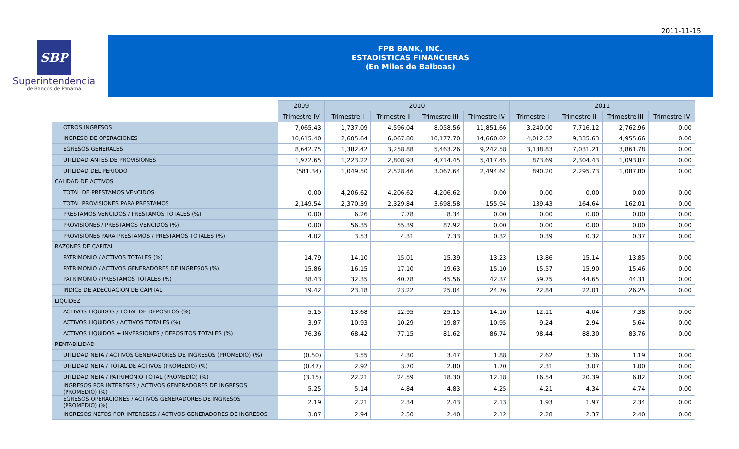2011-11-15
SBP
Superintendencia
de Bancos de Panamá
FPB BANK, INC.
ESTADISTICAS FINANCIERAS
(En Miles de Balboas)
| | 2009 | 2010 | | | | 2011 | | | |
| --- | --- | --- | --- | --- | --- | --- | --- | --- | --- |
| | Trimestre IV | Trimestre I | Trimestre II | Trimestre III | Trimestre IV | Trimestre I | Trimestre II | Trimestre III | Trimestre IV |
| OTROS INGRESOS | 7,065.43 | 1,737.09 | 4,596.04 | 8,058.56 | 11,851.66 | 3,240.00 | 7,716.12 | 2,762.96 | 0.00 |
| INGRESO DE OPERACIONES | 10,615.40 | 2,605.64 | 6,067.80 | 10,177.70 | 14,660.02 | 4,012.52 | 9,335.63 | 4,955.66 | 0.00 |
| EGRESOS GENERALES | 8,642.75 | 1,382.42 | 3,258.88 | 5,463.26 | 9,242.58 | 3,138.83 | 7,031.21 | 3,861.78 | 0.00 |
| UTILIDAD ANTES DE PROVISIONES | 1,972.65 | 1,223.22 | 2,808.93 | 4,714.45 | 5,417.45 | 873.69 | 2,304.43 | 1,093.87 | 0.00 |
| UTILIDAD DEL PERIODO | (581.34) | 1,049.50 | 2,528.46 | 3,067.64 | 2,494.64 | 890.20 | 2,295.73 | 1,087.80 | 0.00 |
| CALIDAD DE ACTIVOS | | | | | | | | | |
| TOTAL DE PRESTAMOS VENCIDOS | 0.00 | 4,206.62 | 4,206.62 | 4,206.62 | 0.00 | 0.00 | 0.00 | 0.00 | 0.00 |
| TOTAL PROVISIONES PARA PRESTAMOS | 2,149.54 | 2,370.39 | 2,329.84 | 3,698.58 | 155.94 | 139.43 | 164.64 | 162.01 | 0.00 |
| PRESTAMOS VENCIDOS / PRESTAMOS TOTALES (%) | 0.00 | 6.26 | 7.78 | 8.34 | 0.00 | 0.00 | 0.00 | 0.00 | 0.00 |
| PROVISIONES / PRESTAMOS VENCIDOS (%) | 0.00 | 56.35 | 55.39 | 87.92 | 0.00 | 0.00 | 0.00 | 0.00 | 0.00 |
| PROVISIONES PARA PRESTAMOS / PRESTAMOS TOTALES (%) | 4.02 | 3.53 | 4.31 | 7.33 | 0.32 | 0.39 | 0.32 | 0.37 | 0.00 |
| RAZONES DE CAPITAL | | | | | | | | | |
| PATRIMONIO / ACTIVOS TOTALES (%) | 14.79 | 14.10 | 15.01 | 15.39 | 13.23 | 13.86 | 15.14 | 13.85 | 0.00 |
| PATRIMONIO / ACTIVOS GENERADORES DE INGRESOS (%) | 15.86 | 16.15 | 17.10 | 19.63 | 15.10 | 15.57 | 15.90 | 15.46 | 0.00 |
| PATRIMONIO / PRESTAMOS TOTALES (%) | 38.43 | 32.35 | 40.78 | 45.56 | 42.37 | 59.75 | 44.65 | 44.31 | 0.00 |
| INDICE DE ADECUACION DE CAPITAL | 19.42 | 23.18 | 23.22 | 25.04 | 24.76 | 22.84 | 22.01 | 26.25 | 0.00 |
| LIQUIDEZ | | | | | | | | | |
| ACTIVOS LIQUIDOS / TOTAL DE DEPOSITOS (%) | 5.15 | 13.68 | 12.95 | 25.15 | 14.10 | 12.11 | 4.04 | 7.38 | 0.00 |
| ACTIVOS LIQUIDOS / ACTIVOS TOTALES (%) | 3.97 | 10.93 | 10.29 | 19.87 | 10.95 | 9.24 | 2.94 | 5.64 | 0.00 |
| ACTIVOS LIQUIDOS + INVERSIONES / DEPOSITOS TOTALES (%) | 76.36 | 68.42 | 77.15 | 81.62 | 86.74 | 98.44 | 88.30 | 83.76 | 0.00 |
| RENTABILIDAD | | | | | | | | | |
| UTILIDAD NETA / ACTIVOS GENERADORES DE INGRESOS (PROMEDIO) (%) | (0.50) | 3.55 | 4.30 | 3.47 | 1.88 | 2.62 | 3.36 | 1.19 | 0.00 |
| UTILIDAD NETA / TOTAL DE ACTIVOS (PROMEDIO) (%) | (0.47) | 2.92 | 3.70 | 2.80 | 1.70 | 2.31 | 3.07 | 1.00 | 0.00 |
| UTILIDAD NETA / PATRIMONIO TOTAL (PROMEDIO) (%) | (3.15) | 22.21 | 24.59 | 18.30 | 12.18 | 16.54 | 20.39 | 6.82 | 0.00 |
| INGRESOS POR INTERESES / ACTIVOS GENERADORES DE INGRESOS (PROMEDIO) (%) | 5.25 | 5.14 | 4.84 | 4.83 | 4.25 | 4.21 | 4.34 | 4.74 | 0.00 |
| EGRESOS OPERACIONES / ACTIVOS GENERADORES DE INGRESOS (PROMEDIO) (%) | 2.19 | 2.21 | 2.34 | 2.43 | 2.13 | 1.93 | 1.97 | 2.34 | 0.00 |
| INGRESOS NETOS POR INTERESES / ACTIVOS GENERADORES DE INGRESOS | 3.07 | 2.94 | 2.50 | 2.40 | 2.12 | 2.28 | 2.37 | 2.40 | 0.00 |